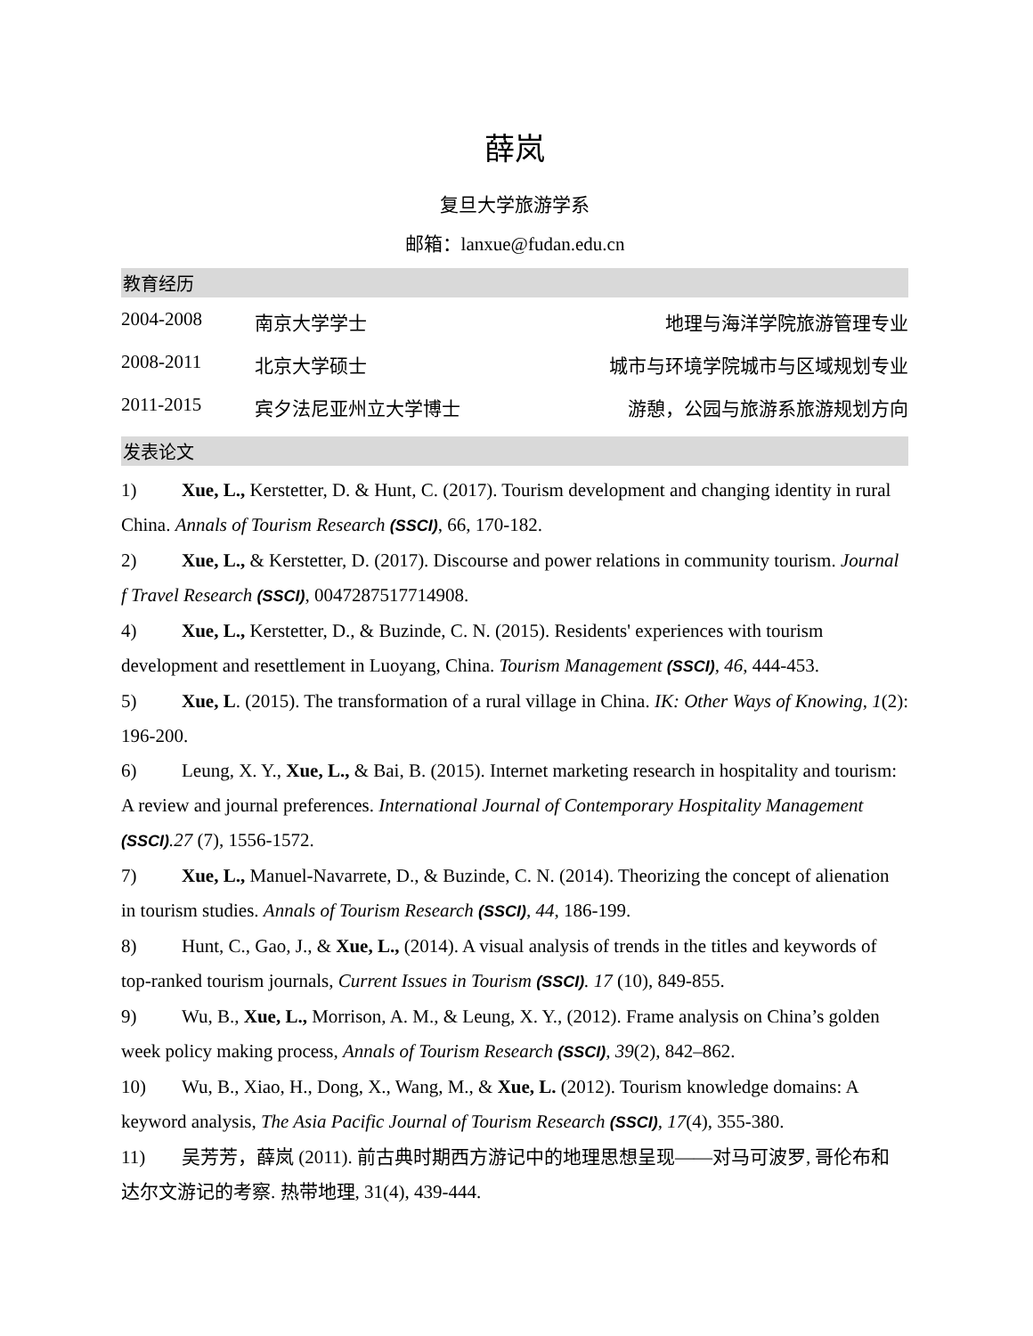薛岚
复旦大学旅游学系
邮箱：lanxue@fudan.edu.cn
教育经历
2004-2008 南京大学学士 地理与海洋学院旅游管理专业
2008-2011 北京大学硕士 城市与环境学院城市与区域规划专业
2011-2015 宾夕法尼亚州立大学博士 游憩，公园与旅游系旅游规划方向
发表论文
1) Xue, L., Kerstetter, D. & Hunt, C. (2017). Tourism development and changing identity in rural China. Annals of Tourism Research (SSCI), 66, 170-182.
2) Xue, L., & Kerstetter, D. (2017). Discourse and power relations in community tourism. Journal f Travel Research (SSCI), 0047287517714908.
4) Xue, L., Kerstetter, D., & Buzinde, C. N. (2015). Residents' experiences with tourism development and resettlement in Luoyang, China. Tourism Management (SSCI), 46, 444-453.
5) Xue, L. (2015). The transformation of a rural village in China. IK: Other Ways of Knowing, 1(2): 196-200.
6) Leung, X. Y., Xue, L., & Bai, B. (2015). Internet marketing research in hospitality and tourism: A review and journal preferences. International Journal of Contemporary Hospitality Management (SSCI).27 (7), 1556-1572.
7) Xue, L., Manuel-Navarrete, D., & Buzinde, C. N. (2014). Theorizing the concept of alienation in tourism studies. Annals of Tourism Research (SSCI), 44, 186-199.
8) Hunt, C., Gao, J., & Xue, L., (2014). A visual analysis of trends in the titles and keywords of top-ranked tourism journals, Current Issues in Tourism (SSCI). 17 (10), 849-855.
9) Wu, B., Xue, L., Morrison, A. M., & Leung, X. Y., (2012). Frame analysis on China’s golden week policy making process, Annals of Tourism Research (SSCI), 39(2), 842–862.
10) Wu, B., Xiao, H., Dong, X., Wang, M., & Xue, L. (2012). Tourism knowledge domains: A keyword analysis, The Asia Pacific Journal of Tourism Research (SSCI), 17(4), 355-380.
11) 吴芳芳，薛岚 (2011). 前古典时期西方游记中的地理思想呈现——对马可波罗, 哥伦布和达尔文游记的考察. 热带地理, 31(4), 439-444.